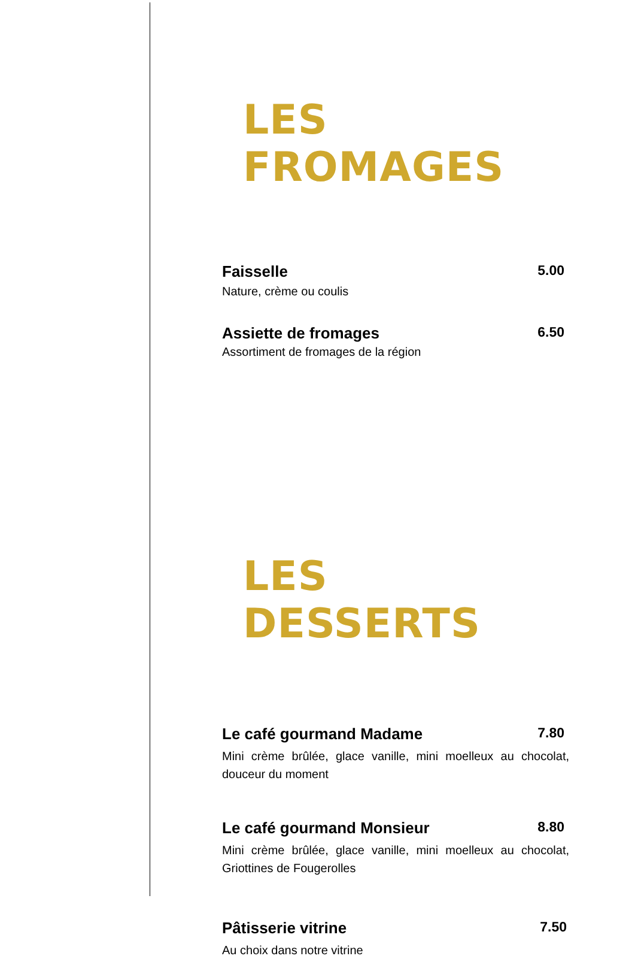LES FROMAGES
Faisselle 5.00
Nature, crème ou coulis
Assiette de fromages 6.50
Assortiment de fromages de la région
LES DESSERTS
Le café gourmand Madame 7.80
Mini crème brûlée, glace vanille, mini moelleux au chocolat, douceur du moment
Le café gourmand Monsieur 8.80
Mini crème brûlée, glace vanille, mini moelleux au chocolat, Griottines de Fougerolles
Pâtisserie vitrine 7.50
Au choix dans notre vitrine